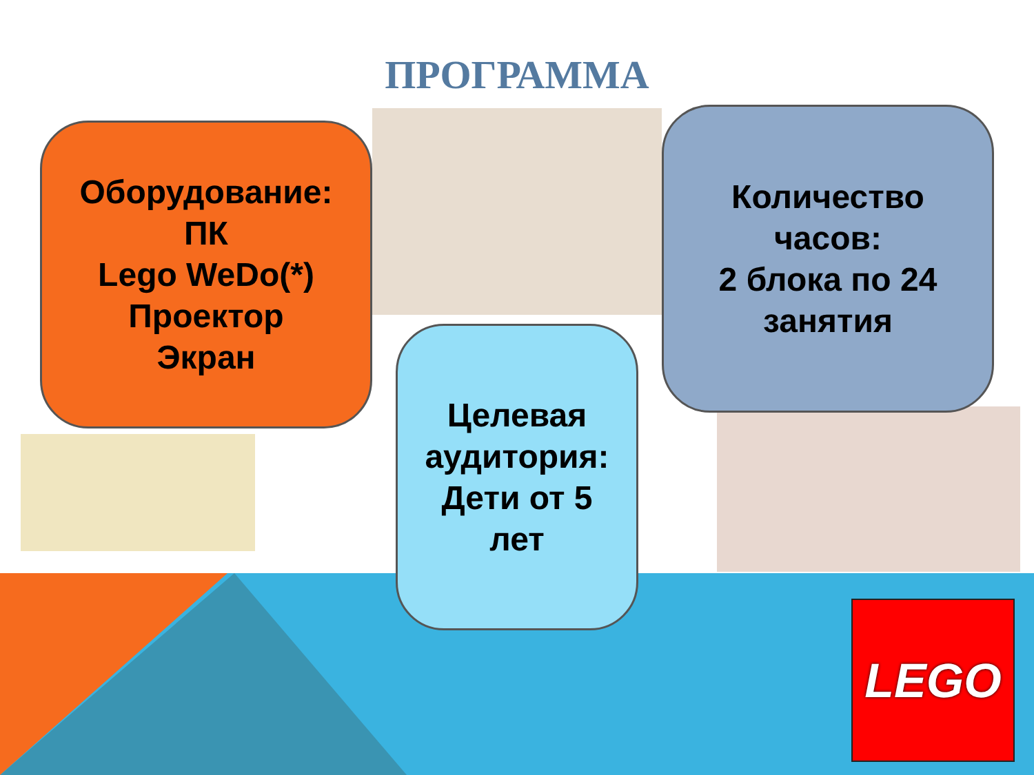ПРОГРАММА
Оборудование:
ПК
Lego WeDo(*)
Проектор
Экран
Количество
часов:
2 блока по 24
занятия
Целевая
аудитория:
Дети от 5
лет
LEGO